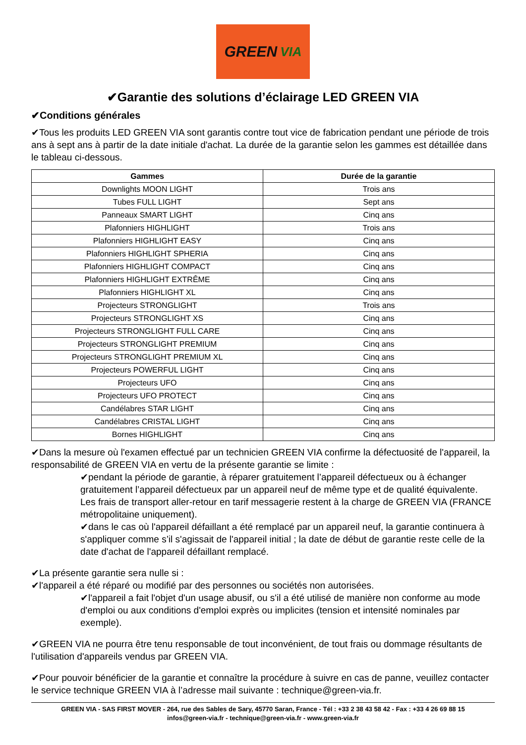GREEN VIA
✔Garantie des solutions d’éclairage LED GREEN VIA
✔Conditions générales
✔Tous les produits LED GREEN VIA sont garantis contre tout vice de fabrication pendant une période de trois ans à sept ans à partir de la date initiale d'achat. La durée de la garantie selon les gammes est détaillée dans le tableau ci-dessous.
| Gammes | Durée de la garantie |
| --- | --- |
| Downlights MOON LIGHT | Trois ans |
| Tubes FULL LIGHT | Sept ans |
| Panneaux SMART LIGHT | Cinq ans |
| Plafonniers HIGHLIGHT | Trois ans |
| Plafonniers HIGHLIGHT EASY | Cinq ans |
| Plafonniers HIGHLIGHT SPHERIA | Cinq ans |
| Plafonniers HIGHLIGHT COMPACT | Cinq ans |
| Plafonniers HIGHLIGHT EXTRÊME | Cinq ans |
| Plafonniers HIGHLIGHT XL | Cinq ans |
| Projecteurs STRONGLIGHT | Trois ans |
| Projecteurs STRONGLIGHT XS | Cinq ans |
| Projecteurs STRONGLIGHT FULL CARE | Cinq ans |
| Projecteurs STRONGLIGHT PREMIUM | Cinq ans |
| Projecteurs STRONGLIGHT PREMIUM XL | Cinq ans |
| Projecteurs POWERFUL LIGHT | Cinq ans |
| Projecteurs UFO | Cinq ans |
| Projecteurs UFO PROTECT | Cinq ans |
| Candélabres STAR LIGHT | Cinq ans |
| Candélabres CRISTAL LIGHT | Cinq ans |
| Bornes HIGHLIGHT | Cinq ans |
✔Dans la mesure où l'examen effectué par un technicien GREEN VIA confirme la défectuosité de l'appareil, la responsabilité de GREEN VIA en vertu de la présente garantie se limite :
✔pendant la période de garantie, à réparer gratuitement l’appareil défectueux ou à échanger gratuitement l’appareil défectueux par un appareil neuf de même type et de qualité équivalente. Les frais de transport aller-retour en tarif messagerie restent à la charge de GREEN VIA (FRANCE métropolitaine uniquement).
✔dans le cas où l'appareil défaillant a été remplacé par un appareil neuf, la garantie continuera à s'appliquer comme s’il s'agissait de l'appareil initial ; la date de début de garantie reste celle de la date d'achat de l'appareil défaillant remplacé.
✔La présente garantie sera nulle si :
✔l'appareil a été réparé ou modifié par des personnes ou sociétés non autorisées.
✔l'appareil a fait l'objet d'un usage abusif, ou s'il a été utilisé de manière non conforme au mode d'emploi ou aux conditions d'emploi exprès ou implicites (tension et intensité nominales par exemple).
✔GREEN VIA ne pourra être tenu responsable de tout inconvénient, de tout frais ou dommage résultants de l'utilisation d'appareils vendus par GREEN VIA.
✔Pour pouvoir bénéficier de la garantie et connaître la procédure à suivre en cas de panne, veuillez contacter le service technique GREEN VIA à l’adresse mail suivante : technique@green-via.fr.
GREEN VIA - SAS FIRST MOVER - 264, rue des Sables de Sary, 45770 Saran, France - Tél : +33 2 38 43 58 42 - Fax : +33 4 26 69 88 15
infos@green-via.fr - technique@green-via.fr - www.green-via.fr